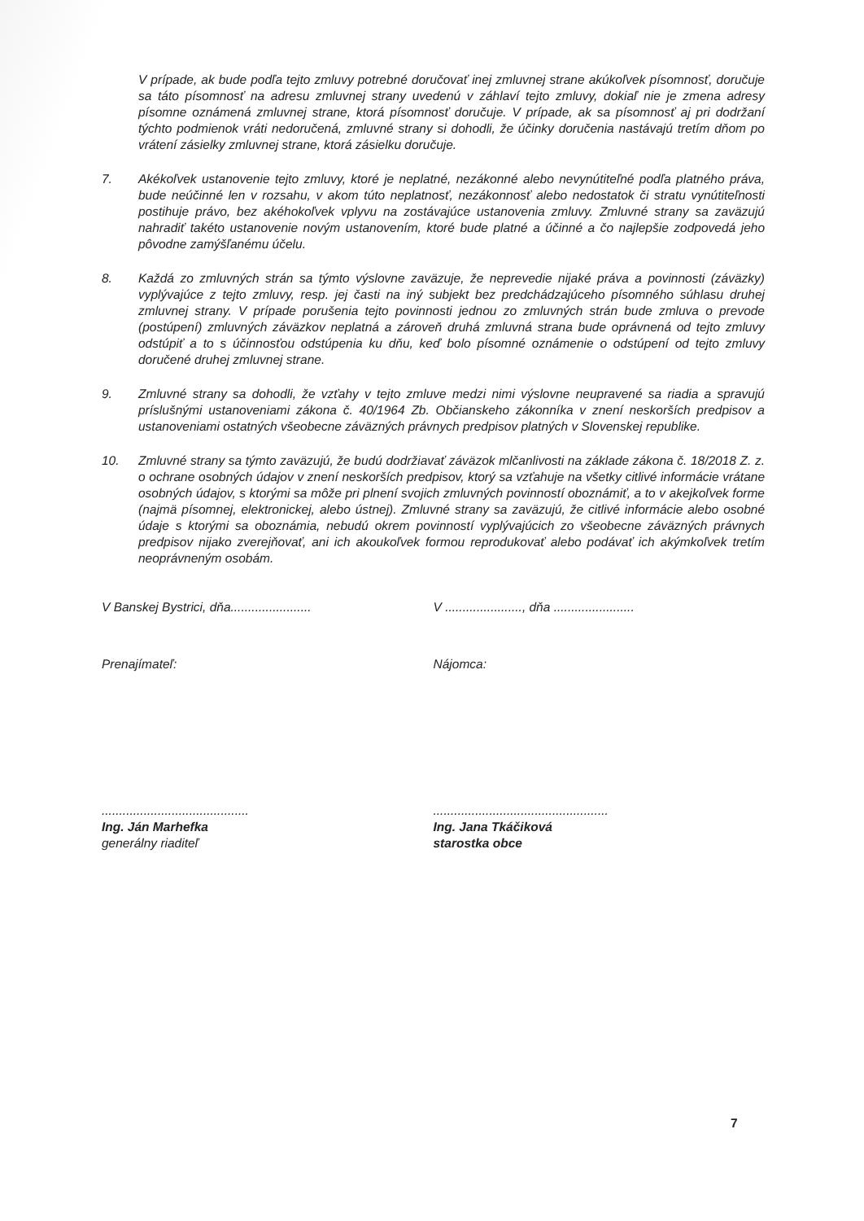V prípade, ak bude podľa tejto zmluvy potrebné doručovať inej zmluvnej strane akúkoľvek písomnosť, doručuje sa táto písomnosť na adresu zmluvnej strany uvedenú v záhlaví tejto zmluvy, dokiaľ nie je zmena adresy písomne oznámená zmluvnej strane, ktorá písomnosť doručuje. V prípade, ak sa písomnosť aj pri dodržaní týchto podmienok vráti nedoručená, zmluvné strany si dohodli, že účinky doručenia nastávajú tretím dňom po vrátení zásielky zmluvnej strane, ktorá zásielku doručuje.
7. Akékoľvek ustanovenie tejto zmluvy, ktoré je neplatné, nezákonné alebo nevynútiteľné podľa platného práva, bude neúčinné len v rozsahu, v akom túto neplatnosť, nezákonnosť alebo nedostatok či stratu vynútiteľnosti postihuje právo, bez akéhokoľvek vplyvu na zostávajúce ustanovenia zmluvy. Zmluvné strany sa zaväzujú nahradiť takéto ustanovenie novým ustanovením, ktoré bude platné a účinné a čo najlepšie zodpovedá jeho pôvodne zamýšľanému účelu.
8. Každá zo zmluvných strán sa týmto výslovne zaväzuje, že neprevedie nijaké práva a povinnosti (záväzky) vyplývajúce z tejto zmluvy, resp. jej časti na iný subjekt bez predchádzajúceho písomného súhlasu druhej zmluvnej strany. V prípade porušenia tejto povinnosti jednou zo zmluvných strán bude zmluva o prevode (postúpení) zmluvných záväzkov neplatná a zároveň druhá zmluvná strana bude oprávnená od tejto zmluvy odstúpiť a to s účinnosťou odstúpenia ku dňu, keď bolo písomné oznámenie o odstúpení od tejto zmluvy doručené druhej zmluvnej strane.
9. Zmluvné strany sa dohodli, že vzťahy v tejto zmluve medzi nimi výslovne neupravené sa riadia a spravujú príslušnými ustanoveniami zákona č. 40/1964 Zb. Občianskeho zákonníka v znení neskorších predpisov a ustanoveniami ostatných všeobecne záväzných právnych predpisov platných v Slovenskej republike.
10. Zmluvné strany sa týmto zaväzujú, že budú dodržiavať záväzok mlčanlivosti na základe zákona č. 18/2018 Z. z. o ochrane osobných údajov v znení neskorších predpisov, ktorý sa vzťahuje na všetky citlivé informácie vrátane osobných údajov, s ktorými sa môže pri plnení svojich zmluvných povinností oboznámiť, a to v akejkoľvek forme (najmä písomnej, elektronickej, alebo ústnej). Zmluvné strany sa zaväzujú, že citlivé informácie alebo osobné údaje s ktorými sa oboznámia, nebudú okrem povinností vyplývajúcich zo všeobecne záväzných právnych predpisov nijako zverejňovať, ani ich akoukoľvek formou reprodukovať alebo podávať ich akýmkoľvek tretím neoprávneným osobám.
V Banskej Bystrici, dňa....................... V ......................, dňa .......................
Prenajímateľ: Nájomca:
..........................................
Ing. Ján Marhefka
generálny riaditeľ
..................................................
Ing. Jana Tkáčiková
starostka obce
7